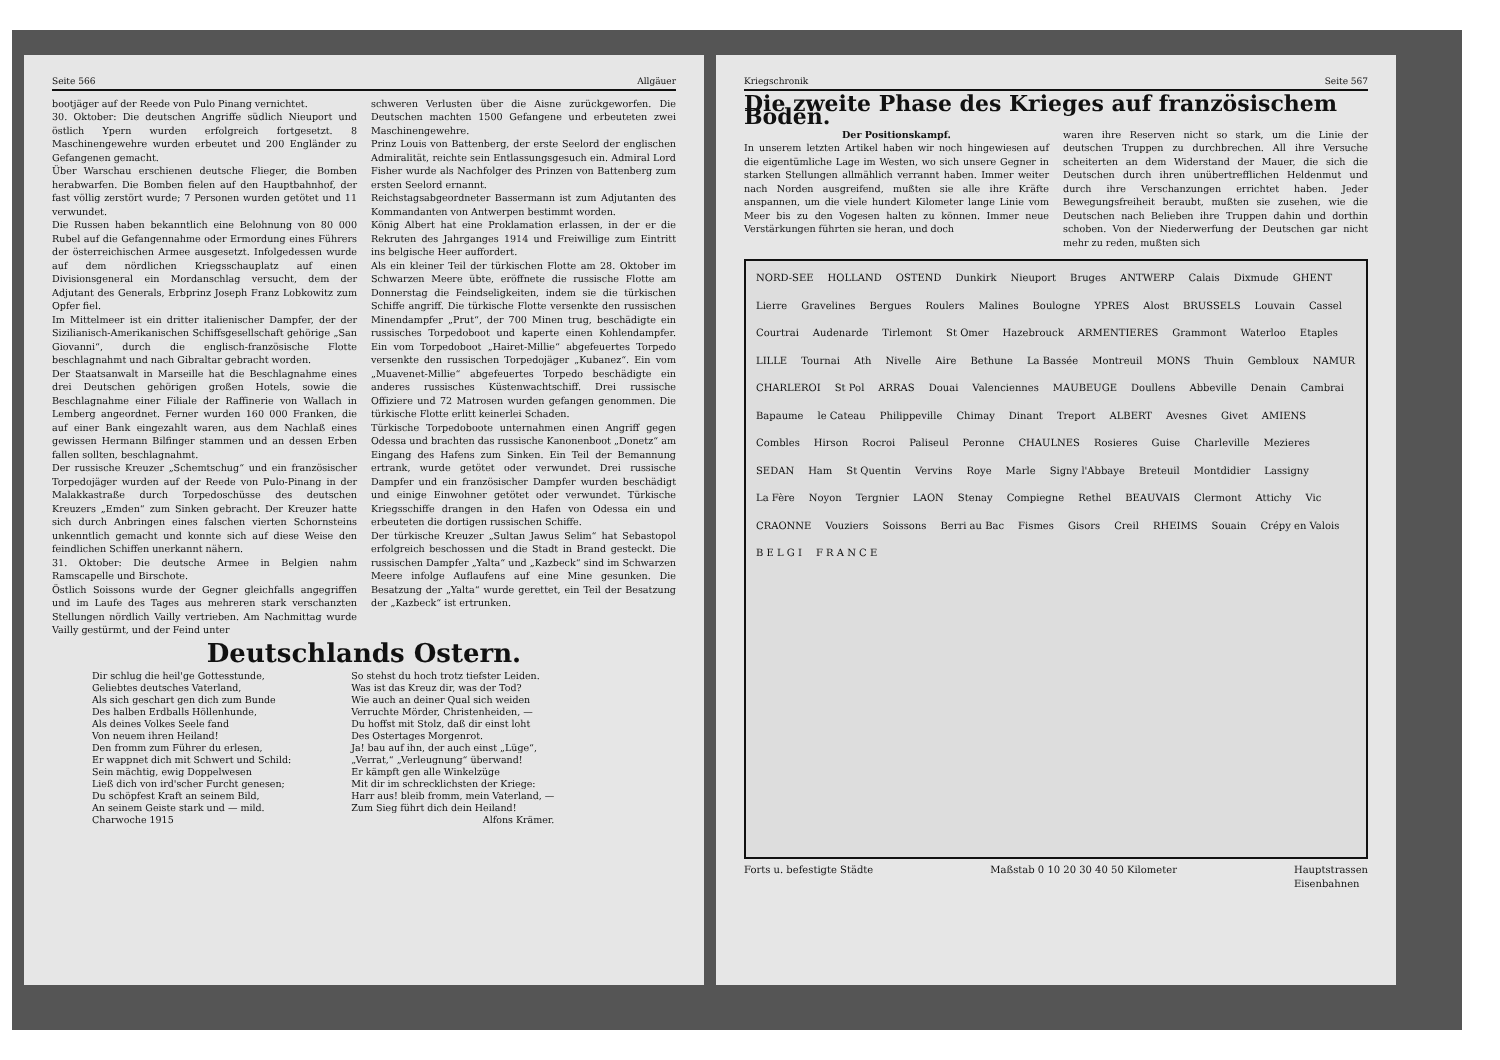Seite 566 Allgäuer
bootjäger auf der Reede von Pulo Pinang vernichtet.
30. Oktober: Die deutschen Angriffe südlich Nieuport und östlich Ypern wurden erfolgreich fortgesetzt. 8 Maschinengewehre wurden erbeutet und 200 Engländer zu Gefangenen gemacht.
Über Warschau erschienen deutsche Flieger, die Bomben herabwarfen. Die Bomben fielen auf den Hauptbahnhof, der fast völlig zerstört wurde; 7 Personen wurden getötet und 11 verwundet.
Die Russen haben bekanntlich eine Belohnung von 80 000 Rubel auf die Gefangennahme oder Ermordung eines Führers der österreichischen Armee ausgesetzt. Infolgedessen wurde auf dem nördlichen Kriegsschauplatz auf einen Divisionsgeneral ein Mordanschlag versucht, dem der Adjutant des Generals, Erbprinz Joseph Franz Lobkowitz zum Opfer fiel.
Im Mittelmeer ist ein dritter italienischer Dampfer, der der Sizilianisch-Amerikanischen Schiffsgesellschaft gehörige „San Giovanni“, durch die englisch-französische Flotte beschlagnahmt und nach Gibraltar gebracht worden.
Der Staatsanwalt in Marseille hat die Beschlagnahme eines drei Deutschen gehörigen großen Hotels, sowie die Beschlagnahme einer Filiale der Raffinerie von Wallach in Lemberg angeordnet. Ferner wurden 160 000 Franken, die auf einer Bank eingezahlt waren, aus dem Nachlaß eines gewissen Hermann Bilfinger stammen und an dessen Erben fallen sollten, beschlagnahmt.
Der russische Kreuzer „Schemtschug“ und ein französischer Torpedojäger wurden auf der Reede von Pulo-Pinang in der Malakkastraße durch Torpedoschüsse des deutschen Kreuzers „Emden“ zum Sinken gebracht. Der Kreuzer hatte sich durch Anbringen eines falschen vierten Schornsteins unkenntlich gemacht und konnte sich auf diese Weise den feindlichen Schiffen unerkannt nähern.
31. Oktober: Die deutsche Armee in Belgien nahm Ramscapelle und Birschote.
Östlich Soissons wurde der Gegner gleichfalls angegriffen und im Laufe des Tages aus mehreren stark verschanzten Stellungen nördlich Vailly vertrieben. Am Nachmittag wurde Vailly gestürmt, und der Feind unter
schweren Verlusten über die Aisne zurückgeworfen. Die Deutschen machten 1500 Gefangene und erbeuteten zwei Maschinengewehre.
Prinz Louis von Battenberg, der erste Seelord der englischen Admiralität, reichte sein Entlassungsgesuch ein. Admiral Lord Fisher wurde als Nachfolger des Prinzen von Battenberg zum ersten Seelord ernannt.
Reichstagsabgeordneter Bassermann ist zum Adjutanten des Kommandanten von Antwerpen bestimmt worden.
König Albert hat eine Proklamation erlassen, in der er die Rekruten des Jahrganges 1914 und Freiwillige zum Eintritt ins belgische Heer auffordert.
Als ein kleiner Teil der türkischen Flotte am 28. Oktober im Schwarzen Meere übte, eröffnete die russische Flotte am Donnerstag die Feindseligkeiten, indem sie die türkischen Schiffe angriff. Die türkische Flotte versenkte den russischen Minendampfer „Prut“, der 700 Minen trug, beschädigte ein russisches Torpedoboot und kaperte einen Kohlendampfer. Ein vom Torpedoboot „Hairet-Millie“ abgefeuertes Torpedo versenkte den russischen Torpedojäger „Kubanez“. Ein vom „Muavenet-Millie“ abgefeuertes Torpedo beschädigte ein anderes russisches Küstenwachtschiff. Drei russische Offiziere und 72 Matrosen wurden gefangen genommen. Die türkische Flotte erlitt keinerlei Schaden.
Türkische Torpedoboote unternahmen einen Angriff gegen Odessa und brachten das russische Kanonenboot „Donetz“ am Eingang des Hafens zum Sinken. Ein Teil der Bemannung ertrank, wurde getötet oder verwundet. Drei russische Dampfer und ein französischer Dampfer wurden beschädigt und einige Einwohner getötet oder verwundet. Türkische Kriegsschiffe drangen in den Hafen von Odessa ein und erbeuteten die dortigen russischen Schiffe.
Der türkische Kreuzer „Sultan Jawus Selim“ hat Sebastopol erfolgreich beschossen und die Stadt in Brand gesteckt. Die russischen Dampfer „Yalta“ und „Kazbeck“ sind im Schwarzen Meere infolge Auflaufens auf eine Mine gesunken. Die Besatzung der „Yalta“ wurde gerettet, ein Teil der Besatzung der „Kazbeck“ ist ertrunken.
Deutschlands Ostern.
Dir schlug die heil'ge Gottesstunde,
Geliebtes deutsches Vaterland,
Als sich geschart gen dich zum Bunde
Des halben Erdballs Höllenhunde,
Als deines Volkes Seele fand
Von neuem ihren Heiland!
Den fromm zum Führer du erlesen,
Er wappnet dich mit Schwert und Schild:
Sein mächtig, ewig Doppelwesen
Ließ dich von ird'scher Furcht genesen;
Du schöpfest Kraft an seinem Bild,
An seinem Geiste stark und — mild.
Charwoche 1915
So stehst du hoch trotz tiefster Leiden.
Was ist das Kreuz dir, was der Tod?
Wie auch an deiner Qual sich weiden
Verruchte Mörder, Christenheiden, —
Du hoffst mit Stolz, daß dir einst loht
Des Ostertages Morgenrot.
Ja! bau auf ihn, der auch einst „Lüge“,
„Verrat,“ „Verleugnung“ überwand!
Er kämpft gen alle Winkelzüge
Mit dir im schrecklichsten der Kriege:
Harr aus! bleib fromm, mein Vaterland, —
Zum Sieg führt dich dein Heiland!
Alfons Krämer.
Kriegschronik Seite 567
Die zweite Phase des Krieges auf französischem Boden.
Der Positionskampf.
In unserem letzten Artikel haben wir noch hingewiesen auf die eigentümliche Lage im Westen, wo sich unsere Gegner in starken Stellungen allmählich verrannt haben. Immer weiter nach Norden ausgreifend, mußten sie alle ihre Kräfte anspannen, um die viele hundert Kilometer lange Linie vom Meer bis zu den Vogesen halten zu können. Immer neue Verstärkungen führten sie heran, und doch
waren ihre Reserven nicht so stark, um die Linie der deutschen Truppen zu durchbrechen. All ihre Versuche scheiterten an dem Widerstand der Mauer, die sich die Deutschen durch ihren unübertrefflichen Heldenmut und durch ihre Verschanzungen errichtet haben. Jeder Bewegungsfreiheit beraubt, mußten sie zusehen, wie die Deutschen nach Belieben ihre Truppen dahin und dorthin schoben. Von der Niederwerfung der Deutschen gar nicht mehr zu reden, mußten sich
NORD-SEE HOLLAND OSTEND Dunkirk Nieuport Bruges ANTWERP Calais Dixmude GHENT Lierre Gravelines Bergues Roulers Malines Boulogne YPRES Alost BRUSSELS Louvain Cassel Courtrai Audenarde Tirlemont St Omer Hazebrouck ARMENTIERES Grammont Waterloo Etaples LILLE Tournai Ath Nivelle Aire Bethune La Bassée Montreuil MONS Thuin Gembloux NAMUR CHARLEROI St Pol ARRAS Douai Valenciennes MAUBEUGE Doullens Abbeville Denain Cambrai Bapaume le Cateau Philippeville Chimay Dinant Treport ALBERT Avesnes Givet AMIENS Combles Hirson Rocroi Paliseul Peronne CHAULNES Rosieres Guise Charleville Mezieres SEDAN Ham St Quentin Vervins Roye Marle Signy l'Abbaye Breteuil Montdidier Lassigny La Fère Noyon Tergnier LAON Stenay Compiegne Rethel BEAUVAIS Clermont Attichy Vic CRAONNE Vouziers Soissons Berri au Bac Fismes Gisors Creil RHEIMS Souain Crépy en Valois B E L G I F R A N C E
Forts u. befestigte Städte Maßstab 0 10 20 30 40 50 Kilometer Hauptstrassen
Eisenbahnen